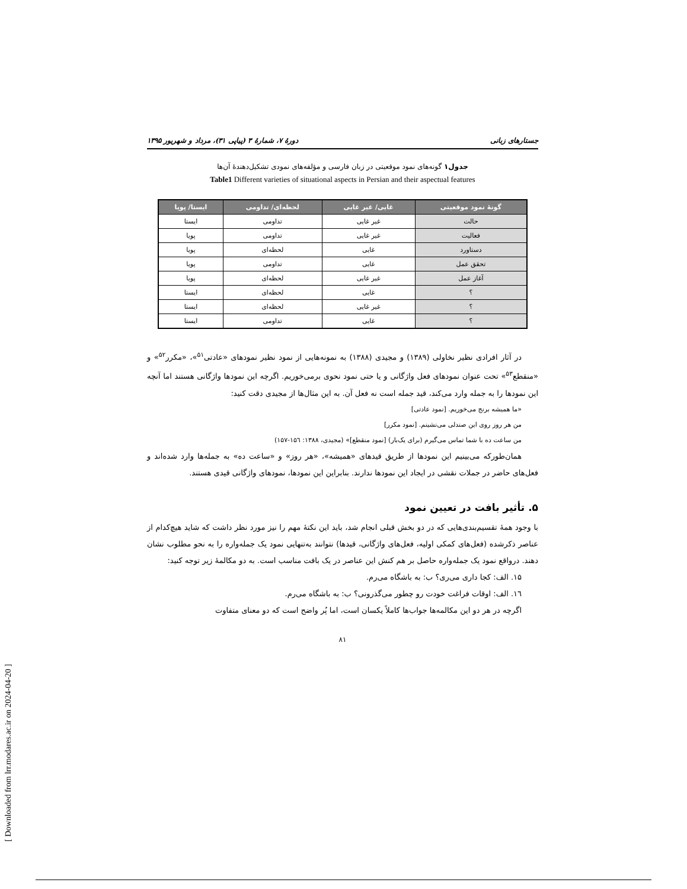[ Downloaded from lrr.modares.ac.ir on 2024-04-20 ]
جستارهای زبانی دورهٔ ۷، شمارهٔ ۳ (پیاپی ۳۱)، مرداد و شهریور ۱۳۹۵
جدول۱ گونه‌های نمود موقعیتی در زبان فارسی و مؤلفه‌های نمودی تشکیل‌دهندهٔ آن‌ها
Table1 Different varieties of situational aspects in Persian and their aspectual features
| گونهٔ نمود موقعیتی | غایی/ غیر غایی | لحظه‌ای/ تداومی | ایستا/ پویا |
| --- | --- | --- | --- |
| حالت | غیر غایی | تداومی | ایستا |
| فعالیت | غیر غایی | تداومی | پویا |
| دستاورد | غایی | لحظه‌ای | پویا |
| تحقق عمل | غایی | تداومی | پویا |
| آغاز عمل | غیر غایی | لحظه‌ای | پویا |
| ؟ | غایی | لحظه‌ای | ایستا |
| ؟ | غیر غایی | لحظه‌ای | ایستا |
| ؟ | غایی | تداومی | ایستا |
در آثار افرادی نظیر نخاولی (۱۳۸۹) و مجیدی (۱۳۸۸) به نمونه‌هایی از نمود نظیر نمودهای «عادتی<sup>۵۱</sup>»، «مکرر<sup>۵۲</sup>» و «منقطع<sup>۵۳</sup>» تحت عنوان نمودهای فعل واژگانی و یا حتی نمود نحوی برمی‌خوریم. اگرچه این نمودها واژگانی هستند اما آنچه این نمودها را به جمله وارد می‌کند، قید جمله است نه فعل آن. به این مثال‌ها از مجیدی دقت کنید:
«ما همیشه برنج می‌خوریم. [نمود عادتی]
من هر روز روی این صندلی می‌نشینم. [نمود مکرر]
من ساعت ده با شما تماس می‌گیرم (برای یک‌بار) [نمود منقطع]» (مجیدی، ۱۳۸۸: ۱۵٦-۱۵۷)
همان‌طورکه می‌بینیم این نمودها از طریق قیدهای «همیشه»، «هر روز» و «ساعت ده» به جمله‌ها وارد شده‌اند و فعل‌های حاضر در جملات نقشی در ایجاد این نمودها ندارند. بنابراین این نمودها، نمودهای واژگانی قیدی هستند.
۵. تأثیر بافت در تعیین نمود
با وجود همهٔ تقسیم‌بندی‌هایی که در دو بخش قبلی انجام شد، باید این نکتهٔ مهم را نیز مورد نظر داشت که شاید هیچ‌کدام از عناصر ذکرشده (فعل‌های کمکی اولیه، فعل‌های واژگانی، قیدها) نتوانند به‌تنهایی نمود یک جمله‌واره را به نحو مطلوب نشان دهند. درواقع نمود یک جمله‌واره حاصل بر هم کنش این عناصر در یک بافت مناسب است. به دو مکالمهٔ زیر توجه کنید:
۱۵. الف: کجا داری می‌ری؟ ب: به باشگاه می‌رم.
۱٦. الف: اوقات فراغت خودت رو چطور می‌گذرونی؟ ب: به باشگاه می‌رم.
اگرچه در هر دو این مکالمه‌ها جواب‌ها کاملاً یکسان است، اما پُر واضح است که دو معنای متفاوت
۸۱